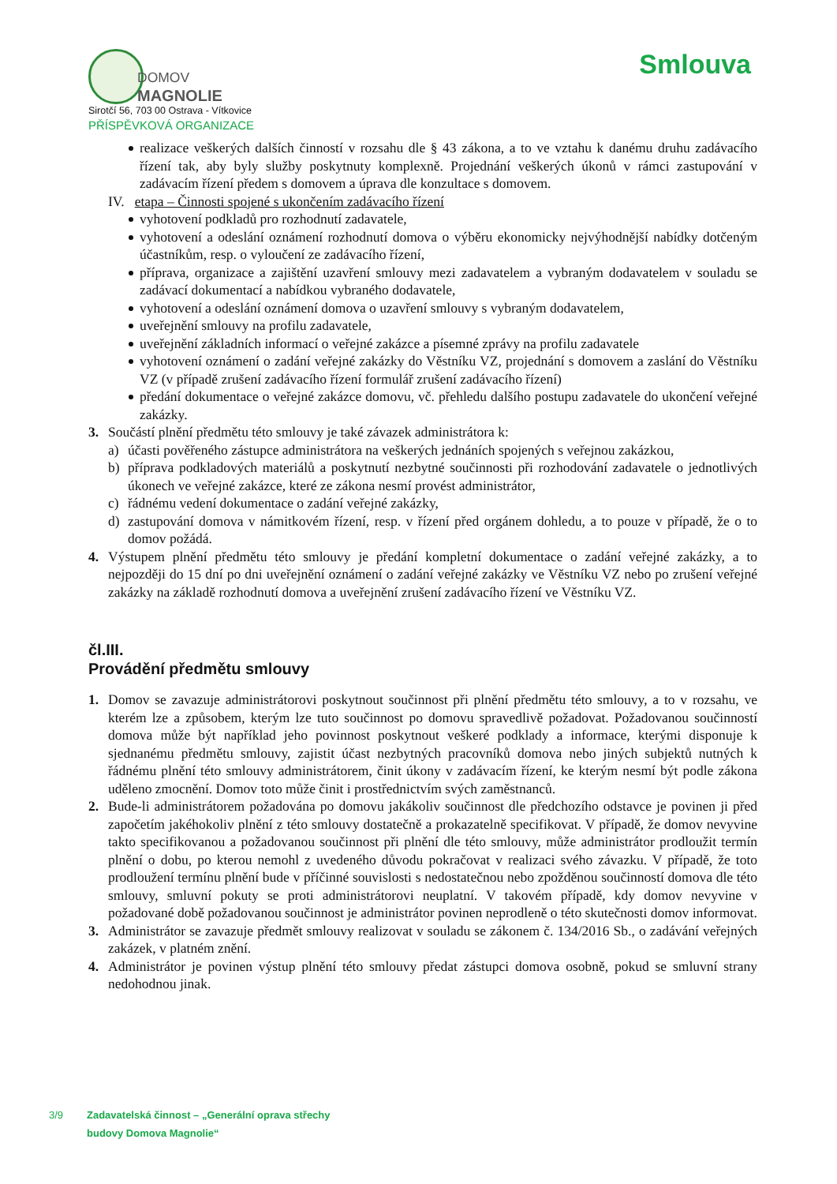DOMOV
MAGNOLIE
Sirotčí 56, 703 00 Ostrava - Vítkovice
PŘÍSPĚVKOVÁ ORGANIZACE
Smlouva
realizace veškerých dalších činností v rozsahu dle § 43 zákona, a to ve vztahu k danému druhu zadávacího řízení tak, aby byly služby poskytnuty komplexně. Projednání veškerých úkonů v rámci zastupování v zadávacím řízení předem s domovem a úprava dle konzultace s domovem.
IV. etapa – Činnosti spojené s ukončením zadávacího řízení
vyhotovení podkladů pro rozhodnutí zadavatele,
vyhotovení a odeslání oznámení rozhodnutí domova o výběru ekonomicky nejvýhodnější nabídky dotčeným účastníkům, resp. o vyloučení ze zadávacího řízení,
příprava, organizace a zajištění uzavření smlouvy mezi zadavatelem a vybraným dodavatelem v souladu se zadávací dokumentací a nabídkou vybraného dodavatele,
vyhotovení a odeslání oznámení domova o uzavření smlouvy s vybraným dodavatelem,
uveřejnění smlouvy na profilu zadavatele,
uveřejnění základních informací o veřejné zakázce a písemné zprávy na profilu zadavatele
vyhotovení oznámení o zadání veřejné zakázky do Věstníku VZ, projednání s domovem a zaslání do Věstníku VZ (v případě zrušení zadávacího řízení formulář zrušení zadávacího řízení)
předání dokumentace o veřejné zakázce domovu, vč. přehledu dalšího postupu zadavatele do ukončení veřejné zakázky.
3. Součástí plnění předmětu této smlouvy je také závazek administrátora k:
a) účasti pověřeného zástupce administrátora na veškerých jednáních spojených s veřejnou zakázkou,
b) příprava podkladových materiálů a poskytnutí nezbytné součinnosti při rozhodování zadavatele o jednotlivých úkonech ve veřejné zakázce, které ze zákona nesmí provést administrátor,
c) řádnému vedení dokumentace o zadání veřejné zakázky,
d) zastupování domova v námitkovém řízení, resp. v řízení před orgánem dohledu, a to pouze v případě, že o to domov požádá.
4. Výstupem plnění předmětu této smlouvy je předání kompletní dokumentace o zadání veřejné zakázky, a to nejpozději do 15 dní po dni uveřejnění oznámení o zadání veřejné zakázky ve Věstníku VZ nebo po zrušení veřejné zakázky na základě rozhodnutí domova a uveřejnění zrušení zadávacího řízení ve Věstníku VZ.
čl.III.
Provádění předmětu smlouvy
1. Domov se zavazuje administrátorovi poskytnout součinnost při plnění předmětu této smlouvy, a to v rozsahu, ve kterém lze a způsobem, kterým lze tuto součinnost po domovu spravedlivě požadovat. Požadovanou součinností domova může být například jeho povinnost poskytnout veškeré podklady a informace, kterými disponuje k sjednanému předmětu smlouvy, zajistit účast nezbytných pracovníků domova nebo jiných subjektů nutných k řádnému plnění této smlouvy administrátorem, činit úkony v zadávacím řízení, ke kterým nesmí být podle zákona uděleno zmocnění. Domov toto může činit i prostřednictvím svých zaměstnanců.
2. Bude-li administrátorem požadována po domovu jakákoliv součinnost dle předchozího odstavce je povinen ji před započetím jakéhokoliv plnění z této smlouvy dostatečně a prokazatelně specifikovat. V případě, že domov nevyvine takto specifikovanou a požadovanou součinnost při plnění dle této smlouvy, může administrátor prodloužit termín plnění o dobu, po kterou nemohl z uvedeného důvodu pokračovat v realizaci svého závazku. V případě, že toto prodloužení termínu plnění bude v příčinné souvislosti s nedostatečnou nebo zpožděnou součinností domova dle této smlouvy, smluvní pokuty se proti administrátorovi neuplatní. V takovém případě, kdy domov nevyvine v požadované době požadovanou součinnost je administrátor povinen neprodleně o této skutečnosti domov informovat.
3. Administrátor se zavazuje předmět smlouvy realizovat v souladu se zákonem č. 134/2016 Sb., o zadávání veřejných zakázek, v platném znění.
4. Administrátor je povinen výstup plnění této smlouvy předat zástupci domova osobně, pokud se smluvní strany nedohodnou jinak.
3/9 Zadavatelská činnost – „Generální oprava střechy
budovy Domova Magnolie“